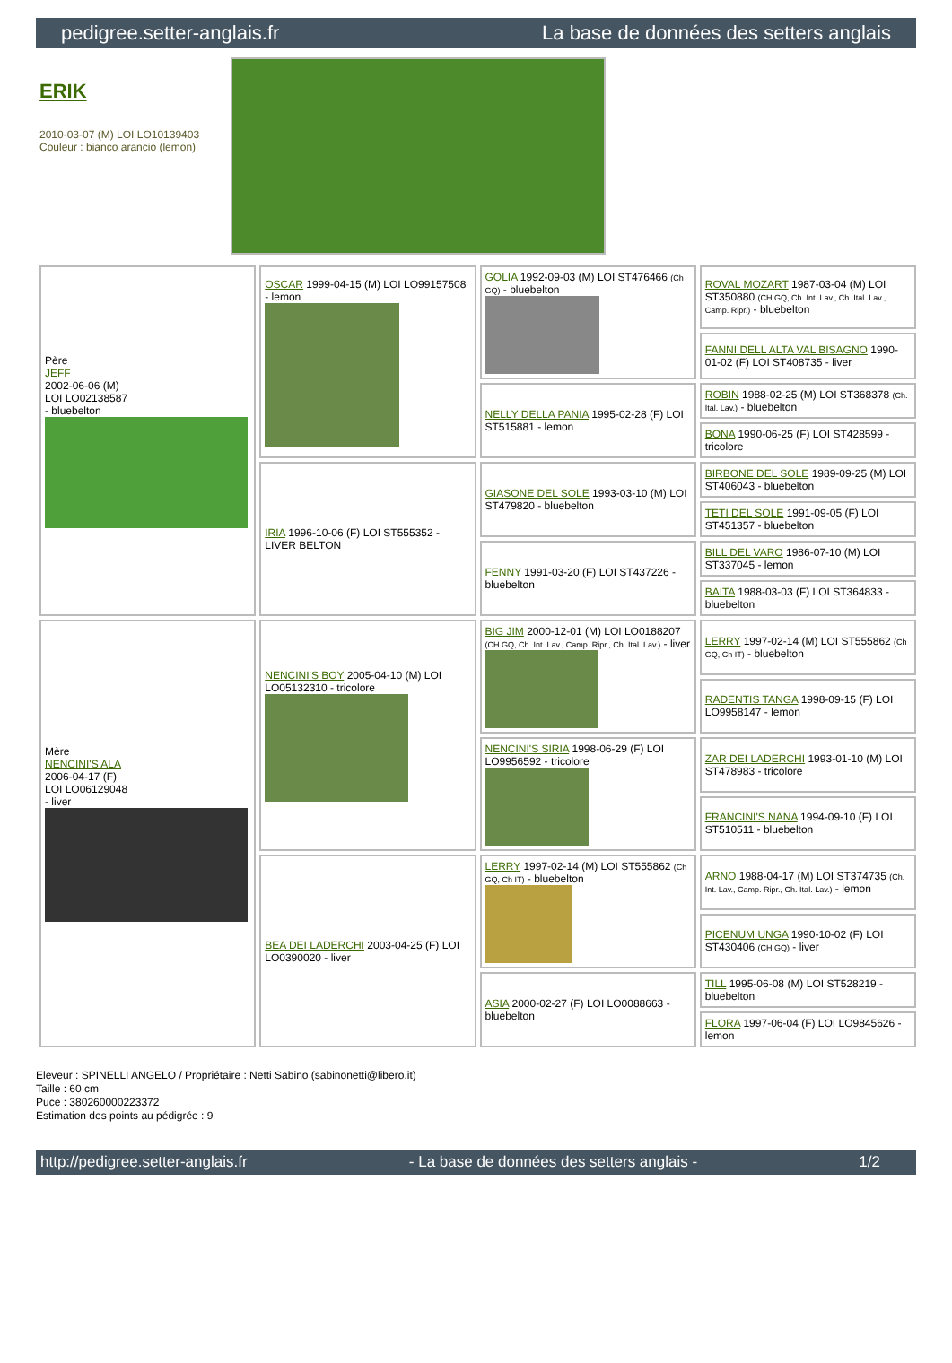pedigree.setter-anglais.fr La base de données des setters anglais
ERIK
2010-03-07 (M) LOI LO10139403
Couleur : bianco arancio (lemon)
| Père JEFF 2002-06-06 (M) LOI LO02138587 - bluebelton | OSCAR 1999-04-15 (M) LOI LO99157508 - lemon | GOLIA 1992-09-03 (M) LOI ST476466 (Ch GQ) - bluebelton | ROVAL MOZART 1987-03-04 (M) LOI ST350880 (CH GQ, Ch. Int. Lav., Ch. Ital. Lav., Camp. Ripr.) - bluebelton |
| | | | FANNI DELL ALTA VAL BISAGNO 1990-01-02 (F) LOI ST408735 - liver |
| | | NELLY DELLA PANIA 1995-02-28 (F) LOI ST515881 - lemon | ROBIN 1988-02-25 (M) LOI ST368378 (Ch. Ital. Lav.) - bluebelton |
| | | | BONA 1990-06-25 (F) LOI ST428599 - tricolore |
| | IRIA 1996-10-06 (F) LOI ST555352 - LIVER BELTON | GIASONE DEL SOLE 1993-03-10 (M) LOI ST479820 - bluebelton | BIRBONE DEL SOLE 1989-09-25 (M) LOI ST406043 - bluebelton |
| | | | TETI DEL SOLE 1991-09-05 (F) LOI ST451357 - bluebelton |
| | | FENNY 1991-03-20 (F) LOI ST437226 - bluebelton | BILL DEL VARO 1986-07-10 (M) LOI ST337045 - lemon |
| | | | BAITA 1988-03-03 (F) LOI ST364833 - bluebelton |
| Mère NENCINI'S ALA 2006-04-17 (F) LOI LO06129048 - liver | NENCINI'S BOY 2005-04-10 (M) LOI LO05132310 - tricolore | BIG JIM 2000-12-01 (M) LOI LO0188207 (CH GQ, Ch. Int. Lav., Camp. Ripr., Ch. Ital. Lav.) - liver | LERRY 1997-02-14 (M) LOI ST555862 (Ch GQ, Ch IT) - bluebelton |
| | | | RADENTIS TANGA 1998-09-15 (F) LOI LO9958147 - lemon |
| | | NENCINI'S SIRIA 1998-06-29 (F) LOI LO9956592 - tricolore | ZAR DEI LADERCHI 1993-01-10 (M) LOI ST478983 - tricolore |
| | | | FRANCINI'S NANA 1994-09-10 (F) LOI ST510511 - bluebelton |
| | BEA DEI LADERCHI 2003-04-25 (F) LOI LO0390020 - liver | LERRY 1997-02-14 (M) LOI ST555862 (Ch GQ, Ch IT) - bluebelton | ARNO 1988-04-17 (M) LOI ST374735 (Ch. Int. Lav., Camp. Ripr., Ch. Ital. Lav.) - lemon |
| | | | PICENUM UNGA 1990-10-02 (F) LOI ST430406 (CH GQ) - liver |
| | | ASIA 2000-02-27 (F) LOI LO0088663 - bluebelton | TILL 1995-06-08 (M) LOI ST528219 - bluebelton |
| | | | FLORA 1997-06-04 (F) LOI LO9845626 - lemon |
Eleveur : SPINELLI ANGELO / Propriétaire : Netti Sabino (sabinonetti@libero.it)
Taille : 60 cm
Puce : 380260000223372
Estimation des points au pédigrée : 9
http://pedigree.setter-anglais.fr - La base de données des setters anglais - 1/2